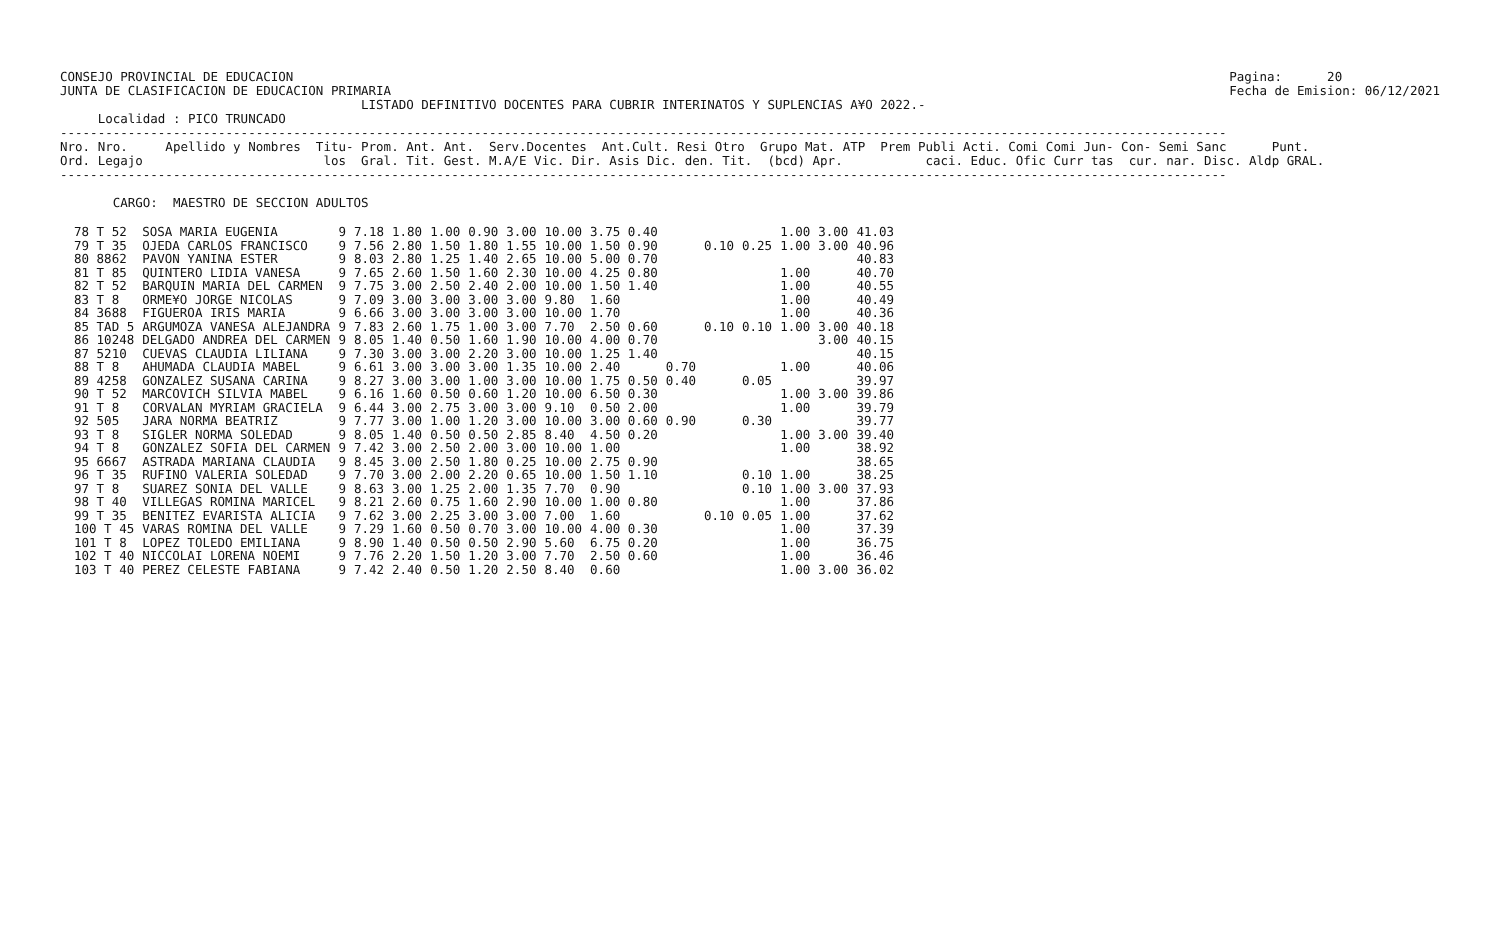CONSEJO PROVINCIAL DE EDUCACION
JUNTA DE CLASIFICACION DE EDUCACION PRIMARIA
Pagina:      20
Fecha de Emision: 06/12/2021
                                        LISTADO DEFINITIVO DOCENTES PARA CUBRIR INTERINATOS Y SUPLENCIAS A¥O 2022.-
     Localidad : PICO TRUNCADO
-----------------------------------------------------------------------------------------------------------------------------------------------------------
Nro. Nro.     Apellido y Nombres  Titu- Prom. Ant. Ant.  Serv.Docentes  Ant.Cult. Resi Otro  Grupo Mat. ATP  Prem Publi Acti. Comi Comi Jun- Con- Semi Sanc      Punt.
Ord. Legajo                        los  Gral. Tit. Gest. M.A/E Vic. Dir. Asis Dic. den. Tit.  (bcd) Apr.           caci. Educ. Ofic Curr tas  cur. nar. Disc. Aldp GRAL.
-----------------------------------------------------------------------------------------------------------------------------------------------------------

       CARGO:  MAESTRO DE SECCION ADULTOS
| 78 T 52 | SOSA MARIA EUGENIA | 9 | 7.18 | 1.80 | 1.00 | 0.90 | 3.00 | 10.00 | 3.75 0.40 | | | | 1.00 | 3.00 | 41.03 |
| 79 T 35 | OJEDA CARLOS FRANCISCO | 9 | 7.56 | 2.80 | 1.50 | 1.80 | 1.55 | 10.00 | 1.50 0.90 | | 0.10 | 0.25 | 1.00 | 3.00 | 40.96 |
| 80 8862 | PAVON YANINA ESTER | 9 | 8.03 | 2.80 | 1.25 | 1.40 | 2.65 | 10.00 | 5.00 0.70 | | | | | | 40.83 |
| 81 T 85 | QUINTERO LIDIA VANESA | 9 | 7.65 | 2.60 | 1.50 | 1.60 | 2.30 | 10.00 | 4.25 0.80 | | | | 1.00 | | 40.70 |
| 82 T 52 | BARQUIN MARIA DEL CARMEN | 9 | 7.75 | 3.00 | 2.50 | 2.40 | 2.00 | 10.00 | 1.50 1.40 | | | | 1.00 | | 40.55 |
| 83 T 8 | ORME¥O JORGE NICOLAS | 9 | 7.09 | 3.00 | 3.00 | 3.00 | 3.00 | 9.80 | 1.60 | | | | 1.00 | | 40.49 |
| 84 3688 | FIGUEROA IRIS MARIA | 9 | 6.66 | 3.00 | 3.00 | 3.00 | 3.00 | 10.00 | 1.70 | | | | 1.00 | | 40.36 |
| 85 TAD 5 | ARGUMOZA VANESA ALEJANDRA | 9 | 7.83 | 2.60 | 1.75 | 1.00 | 3.00 | 7.70 | 2.50 0.60 | | 0.10 | 0.10 | 1.00 | 3.00 | 40.18 |
| 86 10248 | DELGADO ANDREA DEL CARMEN | 9 | 8.05 | 1.40 | 0.50 | 1.60 | 1.90 | 10.00 | 4.00 0.70 | | | | | 3.00 | 40.15 |
| 87 5210 | CUEVAS CLAUDIA LILIANA | 9 | 7.30 | 3.00 | 3.00 | 2.20 | 3.00 | 10.00 | 1.25 1.40 | | | | | | 40.15 |
| 88 T 8 | AHUMADA CLAUDIA MABEL | 9 | 6.61 | 3.00 | 3.00 | 3.00 | 1.35 | 10.00 | 2.40 | 0.70 | | | 1.00 | | 40.06 |
| 89 4258 | GONZALEZ SUSANA CARINA | 9 | 8.27 | 3.00 | 3.00 | 1.00 | 3.00 | 10.00 | 1.75 0.50 | 0.40 | | 0.05 | | | 39.97 |
| 90 T 52 | MARCOVICH SILVIA MABEL | 9 | 6.16 | 1.60 | 0.50 | 0.60 | 1.20 | 10.00 | 6.50 0.30 | | | | 1.00 | 3.00 | 39.86 |
| 91 T 8 | CORVALAN MYRIAM GRACIELA | 9 | 6.44 | 3.00 | 2.75 | 3.00 | 3.00 | 9.10 | 0.50 2.00 | | | | 1.00 | | 39.79 |
| 92 505 | JARA NORMA BEATRIZ | 9 | 7.77 | 3.00 | 1.00 | 1.20 | 3.00 | 10.00 | 3.00 0.60 | 0.90 | | 0.30 | | | 39.77 |
| 93 T 8 | SIGLER NORMA SOLEDAD | 9 | 8.05 | 1.40 | 0.50 | 0.50 | 2.85 | 8.40 | 4.50 0.20 | | | | 1.00 | 3.00 | 39.40 |
| 94 T 8 | GONZALEZ SOFIA DEL CARMEN | 9 | 7.42 | 3.00 | 2.50 | 2.00 | 3.00 | 10.00 | 1.00 | | | | 1.00 | | 38.92 |
| 95 6667 | ASTRADA MARIANA CLAUDIA | 9 | 8.45 | 3.00 | 2.50 | 1.80 | 0.25 | 10.00 | 2.75 0.90 | | | | | | 38.65 |
| 96 T 35 | RUFINO VALERIA SOLEDAD | 9 | 7.70 | 3.00 | 2.00 | 2.20 | 0.65 | 10.00 | 1.50 1.10 | | | 0.10 | 1.00 | | 38.25 |
| 97 T 8 | SUAREZ SONIA DEL VALLE | 9 | 8.63 | 3.00 | 1.25 | 2.00 | 1.35 | 7.70 | 0.90 | | | 0.10 | 1.00 | 3.00 | 37.93 |
| 98 T 40 | VILLEGAS ROMINA MARICEL | 9 | 8.21 | 2.60 | 0.75 | 1.60 | 2.90 | 10.00 | 1.00 0.80 | | | | 1.00 | | 37.86 |
| 99 T 35 | BENITEZ EVARISTA ALICIA | 9 | 7.62 | 3.00 | 2.25 | 3.00 | 3.00 | 7.00 | 1.60 | | 0.10 | 0.05 | 1.00 | | 37.62 |
| 100 T 45 | VARAS ROMINA DEL VALLE | 9 | 7.29 | 1.60 | 0.50 | 0.70 | 3.00 | 10.00 | 4.00 0.30 | | | | 1.00 | | 37.39 |
| 101 T 8 | LOPEZ TOLEDO EMILIANA | 9 | 8.90 | 1.40 | 0.50 | 0.50 | 2.90 | 5.60 | 6.75 0.20 | | | | 1.00 | | 36.75 |
| 102 T 40 | NICCOLAI LORENA NOEMI | 9 | 7.76 | 2.20 | 1.50 | 1.20 | 3.00 | 7.70 | 2.50 0.60 | | | | 1.00 | | 36.46 |
| 103 T 40 | PEREZ CELESTE FABIANA | 9 | 7.42 | 2.40 | 0.50 | 1.20 | 2.50 | 8.40 | 0.60 | | | | 1.00 | 3.00 | 36.02 |